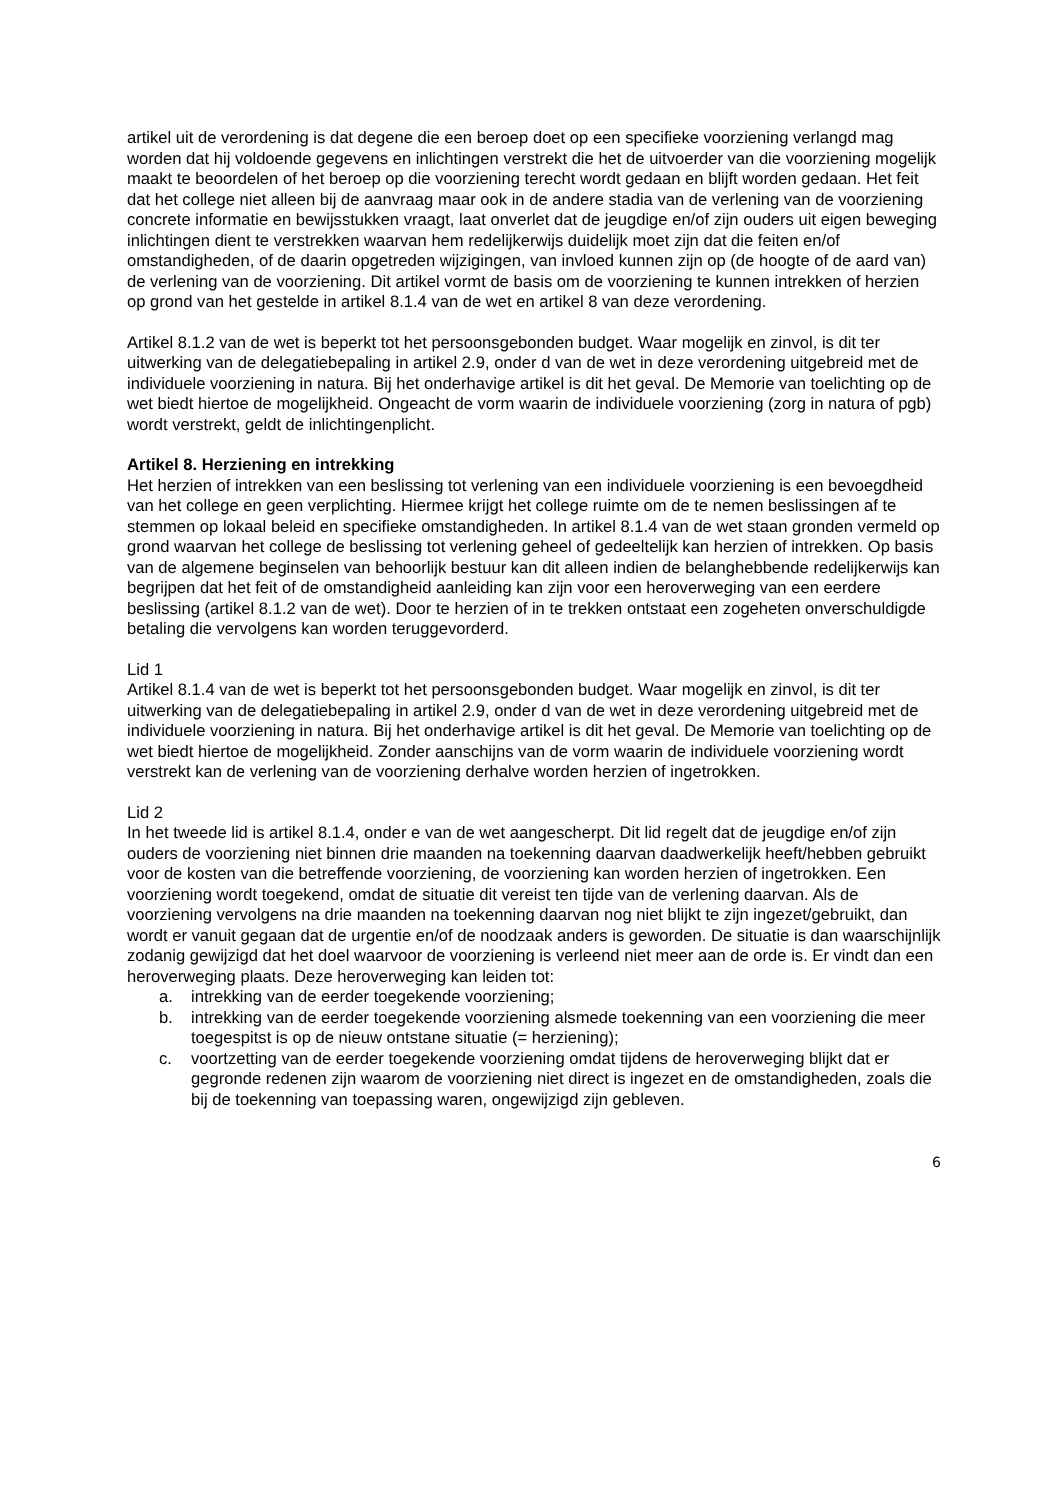artikel uit de verordening is dat degene die een beroep doet op een specifieke voorziening verlangd mag worden dat hij voldoende gegevens en inlichtingen verstrekt die het de uitvoerder van die voorziening mogelijk maakt te beoordelen of het beroep op die voorziening terecht wordt gedaan en blijft worden gedaan. Het feit dat het college niet alleen bij de aanvraag maar ook in de andere stadia van de verlening van de voorziening concrete informatie en bewijsstukken vraagt, laat onverlet dat de jeugdige en/of zijn ouders uit eigen beweging inlichtingen dient te verstrekken waarvan hem redelijkerwijs duidelijk moet zijn dat die feiten en/of omstandigheden, of de daarin opgetreden wijzigingen, van invloed kunnen zijn op (de hoogte of de aard van) de verlening van de voorziening. Dit artikel vormt de basis om de voorziening te kunnen intrekken of herzien op grond van het gestelde in artikel 8.1.4 van de wet en artikel 8 van deze verordening.
Artikel 8.1.2 van de wet is beperkt tot het persoonsgebonden budget. Waar mogelijk en zinvol, is dit ter uitwerking van de delegatiebepaling in artikel 2.9, onder d van de wet in deze verordening uitgebreid met de individuele voorziening in natura. Bij het onderhavige artikel is dit het geval. De Memorie van toelichting op de wet biedt hiertoe de mogelijkheid. Ongeacht de vorm waarin de individuele voorziening (zorg in natura of pgb) wordt verstrekt, geldt de inlichtingenplicht.
Artikel 8. Herziening en intrekking
Het herzien of intrekken van een beslissing tot verlening van een individuele voorziening is een bevoegdheid van het college en geen verplichting. Hiermee krijgt het college ruimte om de te nemen beslissingen af te stemmen op lokaal beleid en specifieke omstandigheden. In artikel 8.1.4 van de wet staan gronden vermeld op grond waarvan het college de beslissing tot verlening geheel of gedeeltelijk kan herzien of intrekken. Op basis van de algemene beginselen van behoorlijk bestuur kan dit alleen indien de belanghebbende redelijkerwijs kan begrijpen dat het feit of de omstandigheid aanleiding kan zijn voor een heroverweging van een eerdere beslissing (artikel 8.1.2 van de wet). Door te herzien of in te trekken ontstaat een zogeheten onverschuldigde betaling die vervolgens kan worden teruggevorderd.
Lid 1
Artikel 8.1.4 van de wet is beperkt tot het persoonsgebonden budget. Waar mogelijk en zinvol, is dit ter uitwerking van de delegatiebepaling in artikel 2.9, onder d van de wet in deze verordening uitgebreid met de individuele voorziening in natura. Bij het onderhavige artikel is dit het geval. De Memorie van toelichting op de wet biedt hiertoe de mogelijkheid. Zonder aanschijns van de vorm waarin de individuele voorziening wordt verstrekt kan de verlening van de voorziening derhalve worden herzien of ingetrokken.
Lid 2
In het tweede lid is artikel 8.1.4, onder e van de wet aangescherpt. Dit lid regelt dat de jeugdige en/of zijn ouders de voorziening niet binnen drie maanden na toekenning daarvan daadwerkelijk heeft/hebben gebruikt voor de kosten van die betreffende voorziening, de voorziening kan worden herzien of ingetrokken. Een voorziening wordt toegekend, omdat de situatie dit vereist ten tijde van de verlening daarvan. Als de voorziening vervolgens na drie maanden na toekenning daarvan nog niet blijkt te zijn ingezet/gebruikt, dan wordt er vanuit gegaan dat de urgentie en/of de noodzaak anders is geworden. De situatie is dan waarschijnlijk zodanig gewijzigd dat het doel waarvoor de voorziening is verleend niet meer aan de orde is. Er vindt dan een heroverweging plaats. Deze heroverweging kan leiden tot:
a. intrekking van de eerder toegekende voorziening;
b. intrekking van de eerder toegekende voorziening alsmede toekenning van een voorziening die meer toegespitst is op de nieuw ontstane situatie (= herziening);
c. voortzetting van de eerder toegekende voorziening omdat tijdens de heroverweging blijkt dat er gegronde redenen zijn waarom de voorziening niet direct is ingezet en de omstandigheden, zoals die bij de toekenning van toepassing waren, ongewijzigd zijn gebleven.
6